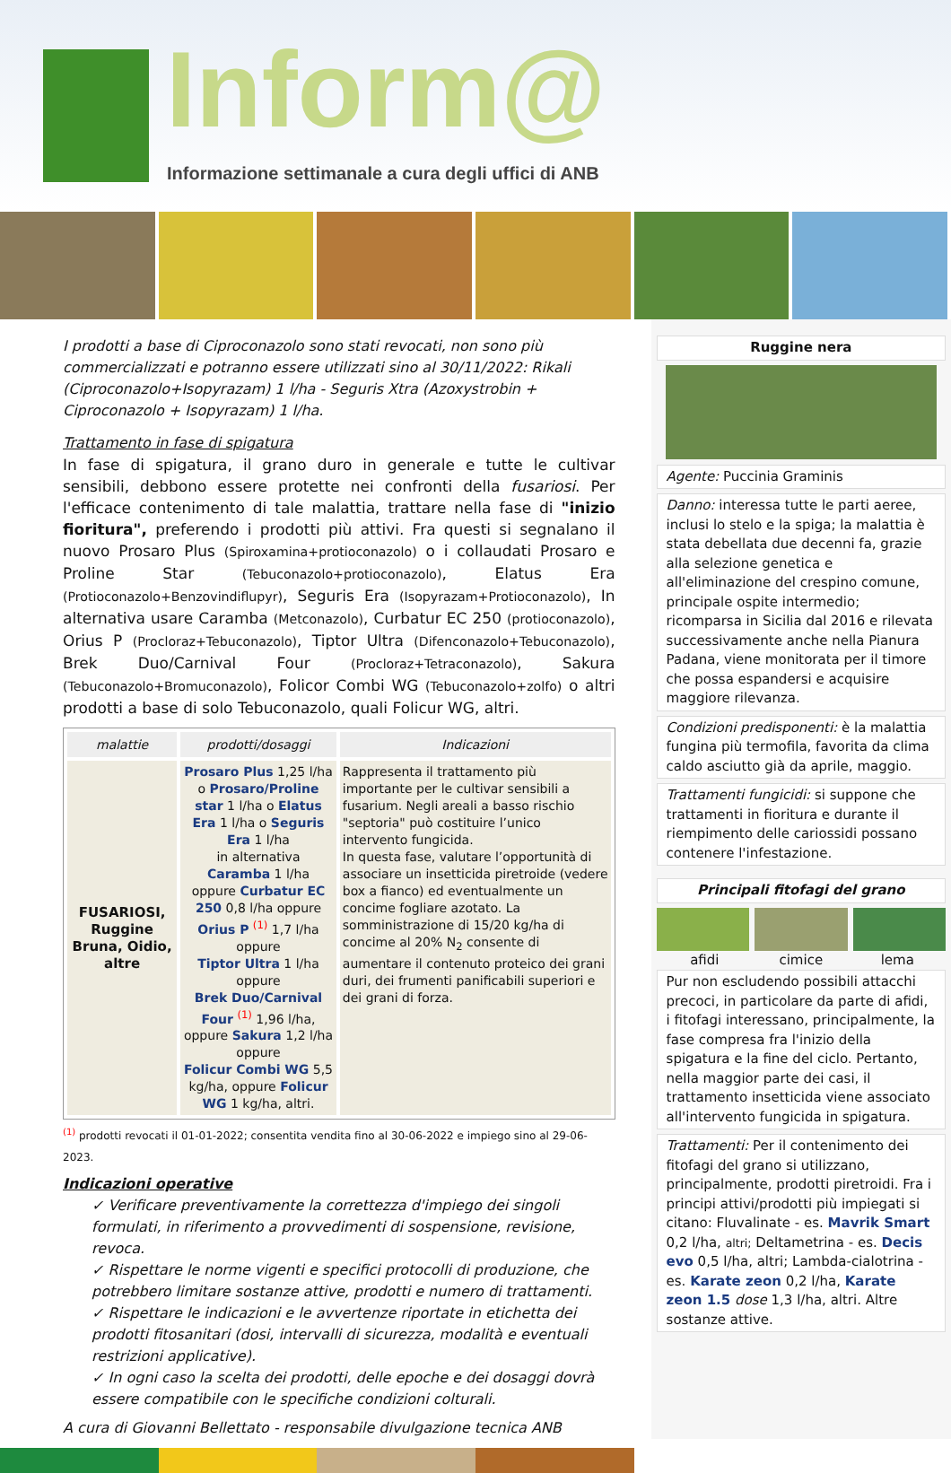Inform@
Informazione settimanale a cura degli uffici di ANB
I prodotti a base di Ciproconazolo sono stati revocati, non sono più commercializzati e potranno essere utilizzati sino al 30/11/2022: Rikali (Ciproconazolo+Isopyrazam) 1 l/ha - Seguris Xtra (Azoxystrobin + Ciproconazolo + Isopyrazam) 1 l/ha.
Trattamento in fase di spigatura
In fase di spigatura, il grano duro in generale e tutte le cultivar sensibili, debbono essere protette nei confronti della fusariosi. Per l'efficace contenimento di tale malattia, trattare nella fase di "inizio fioritura", preferendo i prodotti più attivi. Fra questi si segnalano il nuovo Prosaro Plus (Spiroxamina+protioconazolo) o i collaudati Prosaro e Proline Star (Tebuconazolo+protioconazolo), Elatus Era (Protioconazolo+Benzovindiflupyr), Seguris Era (Isopyrazam+Protioconazolo), In alternativa usare Caramba (Metconazolo), Curbatur EC 250 (protioconazolo), Orius P (Procloraz+Tebuconazolo), Tiptor Ultra (Difenconazolo+Tebuconazolo), Brek Duo/Carnival Four (Procloraz+Tetraconazolo), Sakura (Tebuconazolo+Bromuconazolo), Folicor Combi WG (Tebuconazolo+zolfo) o altri prodotti a base di solo Tebuconazolo, quali Folicur WG, altri.
| malattie | prodotti/dosaggi | Indicazioni |
| --- | --- | --- |
| FUSARIOSI, Ruggine Bruna, Oidio, altre | Prosaro Plus 1,25 l/ha o Prosaro/Proline star 1 l/ha o Elatus Era 1 l/ha o Seguris Era 1 l/ha in alternativa Caramba 1 l/ha oppure Curbatur EC 250 0,8 l/ha oppure Orius P <sup>(1)</sup> 1,7 l/ha oppure Tiptor Ultra 1 l/ha oppure Brek Duo/Carnival Four <sup>(1)</sup> 1,96 l/ha, oppure Sakura 1,2 l/ha oppure Folicur Combi WG 5,5 kg/ha, oppure Folicur WG 1 kg/ha, altri. | Rappresenta il trattamento più importante per le cultivar sensibili a fusarium. Negli areali a basso rischio "septoria" può costituire l’unico intervento fungicida. In questa fase, valutare l’opportunità di associare un insetticida piretroide (vedere box a fianco) ed eventualmente un concime fogliare azotato. La somministrazione di 15/20 kg/ha di concime al 20% N<sub>2</sub> consente di aumentare il contenuto proteico dei grani duri, dei frumenti panificabili superiori e dei grani di forza. |
<sup>(1)</sup> prodotti revocati il 01-01-2022; consentita vendita fino al 30-06-2022 e impiego sino al 29-06-2023.
Indicazioni operative
✓ Verificare preventivamente la correttezza d'impiego dei singoli formulati, in riferimento a provvedimenti di sospensione, revisione, revoca.
✓ Rispettare le norme vigenti e specifici protocolli di produzione, che potrebbero limitare sostanze attive, prodotti e numero di trattamenti.
✓ Rispettare le indicazioni e le avvertenze riportate in etichetta dei prodotti fitosanitari (dosi, intervalli di sicurezza, modalità e eventuali restrizioni applicative).
✓ In ogni caso la scelta dei prodotti, delle epoche e dei dosaggi dovrà essere compatibile con le specifiche condizioni colturali.
A cura di Giovanni Bellettato - responsabile divulgazione tecnica ANB
Ruggine nera
Agente: Puccinia Graminis
Danno: interessa tutte le parti aeree, inclusi lo stelo e la spiga; la malattia è stata debellata due decenni fa, grazie alla selezione genetica e all'eliminazione del crespino comune, principale ospite intermedio; ricomparsa in Sicilia dal 2016 e rilevata successivamente anche nella Pianura Padana, viene monitorata per il timore che possa espandersi e acquisire maggiore rilevanza.
Condizioni predisponenti: è la malattia fungina più termofila, favorita da clima caldo asciutto già da aprile, maggio.
Trattamenti fungicidi: si suppone che trattamenti in fioritura e durante il riempimento delle cariossidi possano contenere l'infestazione.
Principali fitofagi del grano
afidi cimice lema
Pur non escludendo possibili attacchi precoci, in particolare da parte di afidi, i fitofagi interessano, principalmente, la fase compresa fra l'inizio della spigatura e la fine del ciclo. Pertanto, nella maggior parte dei casi, il trattamento insetticida viene associato all'intervento fungicida in spigatura.
Trattamenti: Per il contenimento dei fitofagi del grano si utilizzano, principalmente, prodotti piretroidi. Fra i principi attivi/prodotti più impiegati si citano: Fluvalinate - es. Mavrik Smart 0,2 l/ha, altri; Deltametrina - es. Decis evo 0,5 l/ha, altri; Lambda-cialotrina - es. Karate zeon 0,2 l/ha, Karate zeon 1.5 dose 1,3 l/ha, altri. Altre sostanze attive.